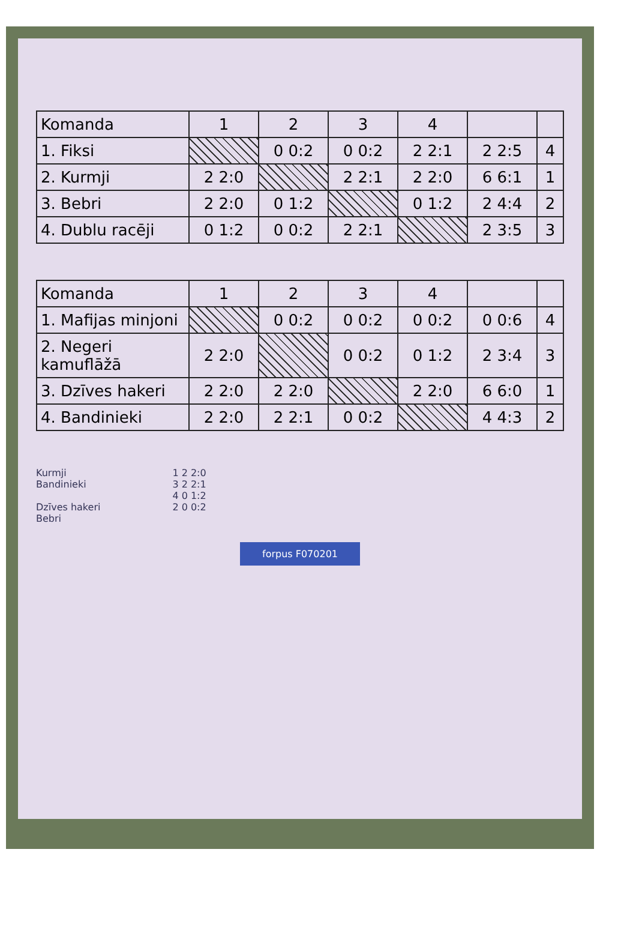| Komanda | 1 | 2 | 3 | 4 | | |
| --- | --- | --- | --- | --- | --- | --- |
| 1. Fiksi | | 0 0:2 | 0 0:2 | 2 2:1 | 2 2:5 | 4 |
| 2. Kurmji | 2 2:0 | | 2 2:1 | 2 2:0 | 6 6:1 | 1 |
| 3. Bebri | 2 2:0 | 0 1:2 | | 0 1:2 | 2 4:4 | 2 |
| 4. Dublu racēji | 0 1:2 | 0 0:2 | 2 2:1 | | 2 3:5 | 3 |
| Komanda | 1 | 2 | 3 | 4 | | |
| --- | --- | --- | --- | --- | --- | --- |
| 1. Mafijas minjoni | | 0 0:2 | 0 0:2 | 0 0:2 | 0 0:6 | 4 |
| 2. Negeri kamuflāžā | 2 2:0 | | 0 0:2 | 0 1:2 | 2 3:4 | 3 |
| 3. Dzīves hakeri | 2 2:0 | 2 2:0 | | 2 2:0 | 6 6:0 | 1 |
| 4. Bandinieki | 2 2:0 | 2 2:1 | 0 0:2 | | 4 4:3 | 2 |
Kurmji
Bandinieki
Dzīves hakeri
Bebri
1 2 2:0
3 2 2:1
4 0 1:2
2 0 0:2
forpus F070201